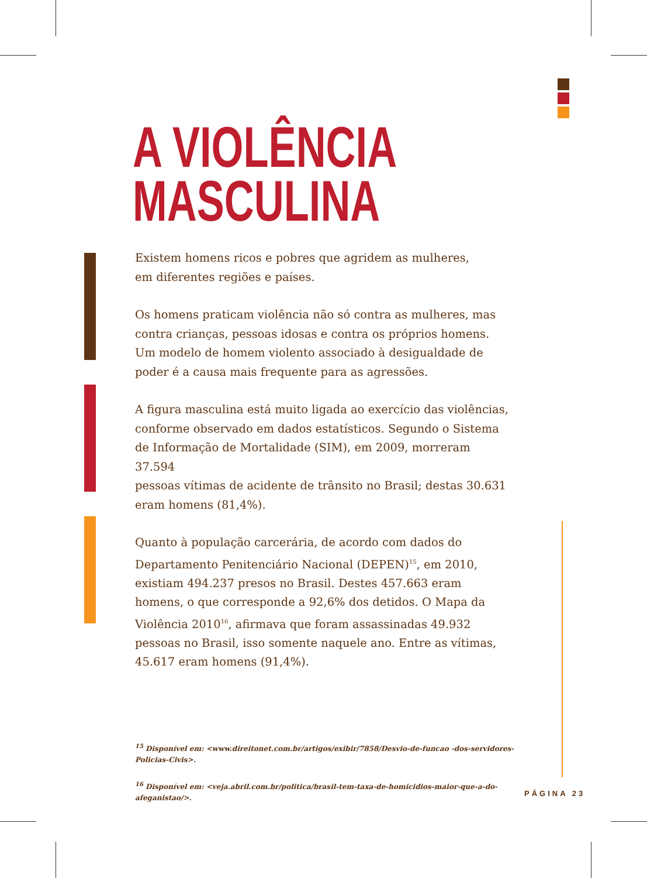A VIOLÊNCIA
MASCULINA
Existem homens ricos e pobres que agridem as mulheres,
em diferentes regiões e países.
Os homens praticam violência não só contra as mulheres, mas contra crianças, pessoas idosas e contra os próprios homens. Um modelo de homem violento associado à desigualdade de poder é a causa mais frequente para as agressões.
A figura masculina está muito ligada ao exercício das violências,
conforme observado em dados estatísticos. Segundo o Sistema
de Informação de Mortalidade (SIM), em 2009, morreram 37.594
pessoas vítimas de acidente de trânsito no Brasil; destas 30.631
eram homens (81,4%).
Quanto à população carcerária, de acordo com dados do Departamento Penitenciário Nacional (DEPEN)<sup>15</sup>, em 2010, existiam 494.237 presos no Brasil. Destes 457.663 eram homens, o que corresponde a 92,6% dos detidos. O Mapa da Violência 2010<sup>16</sup>, afirmava que foram assassinadas 49.932 pessoas no Brasil, isso somente naquele ano. Entre as vítimas, 45.617 eram homens (91,4%).
<sup>15</sup> Disponível em: <www.direitonet.com.br/artigos/exibir/7858/Desvio-de-funcao -dos-servidores-Policias-Civis>.
<sup>16</sup> Disponível em: <veja.abril.com.br/politica/brasil-tem-taxa-de-homicidios-maior-que-a-do-afeganistao/>.
PÁGINA 23